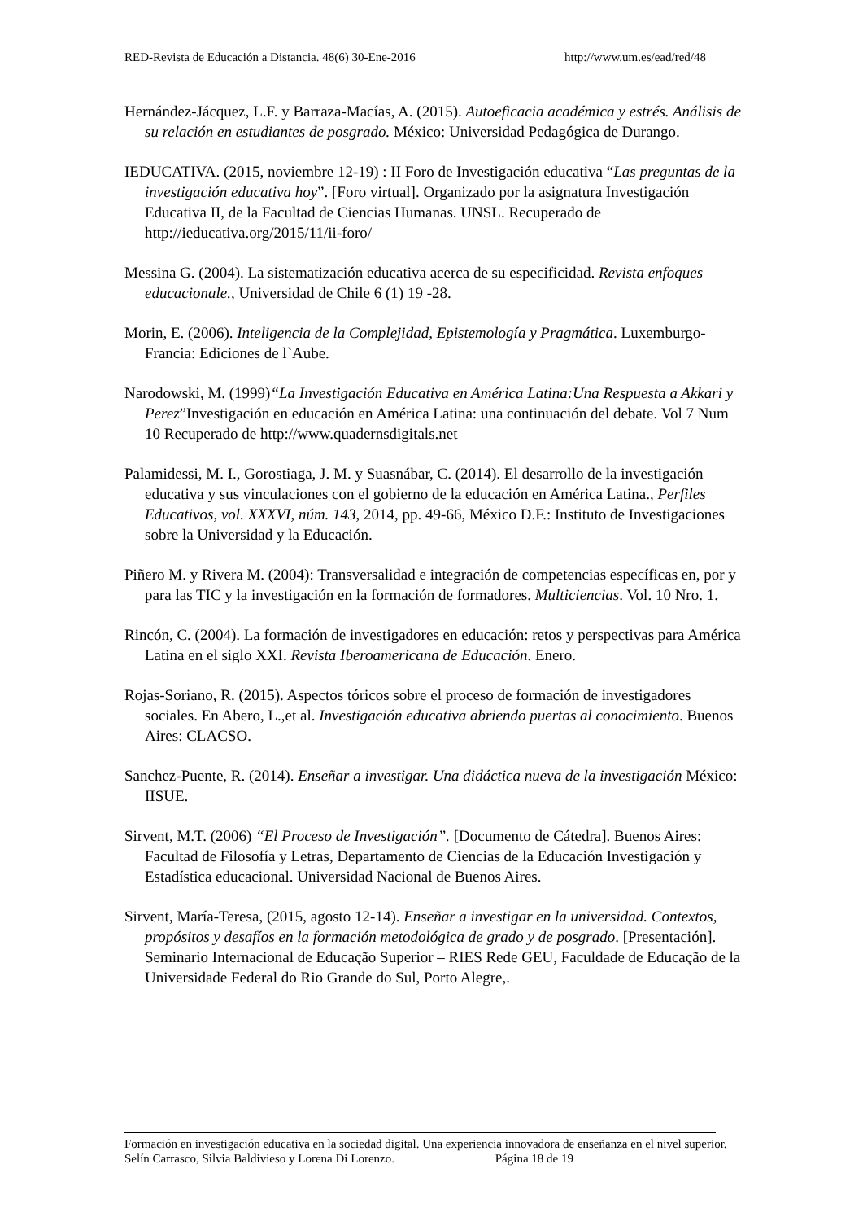RED-Revista de Educación a Distancia. 48(6) 30-Ene-2016 http://www.um.es/ead/red/48
Hernández-Jácquez, L.F. y Barraza-Macías, A. (2015). Autoeficacia académica y estrés. Análisis de su relación en estudiantes de posgrado. México: Universidad Pedagógica de Durango.
IEDUCATIVA. (2015, noviembre 12-19) : II Foro de Investigación educativa “Las preguntas de la investigación educativa hoy”. [Foro virtual]. Organizado por la asignatura Investigación Educativa II, de la Facultad de Ciencias Humanas. UNSL. Recuperado de http://ieducativa.org/2015/11/ii-foro/
Messina G. (2004). La sistematización educativa acerca de su especificidad. Revista enfoques educacionale., Universidad de Chile 6 (1) 19 -28.
Morin, E. (2006). Inteligencia de la Complejidad, Epistemología y Pragmática. Luxemburgo-Francia: Ediciones de l`Aube.
Narodowski, M. (1999)“La Investigación Educativa en América Latina:Una Respuesta a Akkari y Perez”Investigación en educación en América Latina: una continuación del debate. Vol 7 Num 10 Recuperado de http://www.quadernsdigitals.net
Palamidessi, M. I., Gorostiaga, J. M. y Suasnábar, C. (2014). El desarrollo de la investigación educativa y sus vinculaciones con el gobierno de la educación en América Latina., Perfiles Educativos, vol. XXXVI, núm. 143, 2014, pp. 49-66, México D.F.: Instituto de Investigaciones sobre la Universidad y la Educación.
Piñero M. y Rivera M. (2004): Transversalidad e integración de competencias específicas en, por y para las TIC y la investigación en la formación de formadores. Multiciencias. Vol. 10 Nro. 1.
Rincón, C. (2004). La formación de investigadores en educación: retos y perspectivas para América Latina en el siglo XXI. Revista Iberoamericana de Educación. Enero.
Rojas-Soriano, R. (2015). Aspectos tóricos sobre el proceso de formación de investigadores sociales. En Abero, L.,et al. Investigación educativa abriendo puertas al conocimiento. Buenos Aires: CLACSO.
Sanchez-Puente, R. (2014). Enseñar a investigar. Una didáctica nueva de la investigación México: IISUE.
Sirvent, M.T. (2006) “El Proceso de Investigación”. [Documento de Cátedra]. Buenos Aires: Facultad de Filosofía y Letras, Departamento de Ciencias de la Educación Investigación y Estadística educacional. Universidad Nacional de Buenos Aires.
Sirvent, María-Teresa, (2015, agosto 12-14). Enseñar a investigar en la universidad. Contextos, propósitos y desafíos en la formación metodológica de grado y de posgrado. [Presentación]. Seminario Internacional de Educação Superior – RIES Rede GEU, Faculdade de Educação de la Universidade Federal do Rio Grande do Sul, Porto Alegre,.
Formación en investigación educativa en la sociedad digital. Una experiencia innovadora de enseñanza en el nivel superior. Selín Carrasco, Silvia Baldivieso y Lorena Di Lorenzo. Página 18 de 19